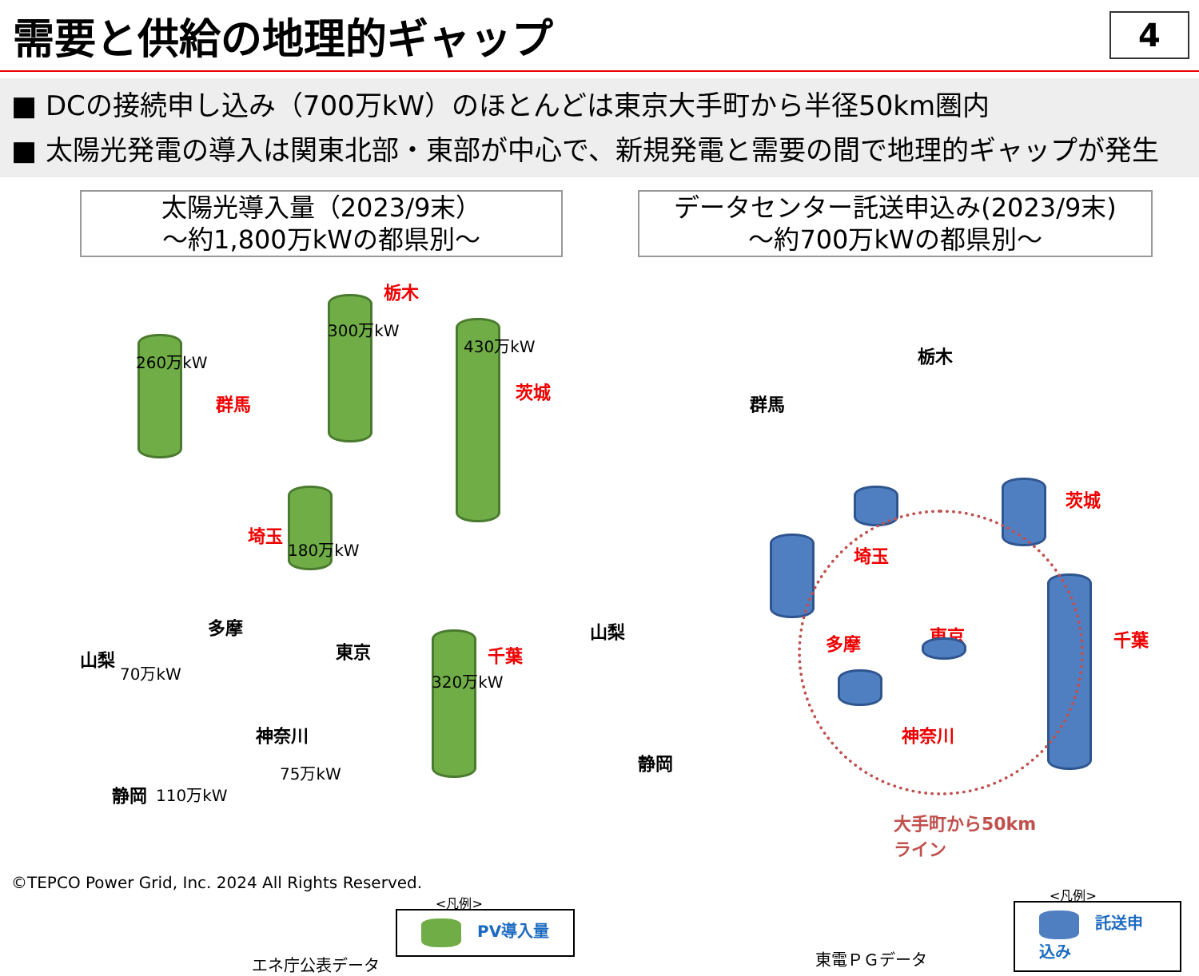需要と供給の地理的ギャップ
4
■ DCの接続申し込み（700万kW）のほとんどは東京大手町から半径50km圏内
■ 太陽光発電の導入は関東北部・東部が中心で、新規発電と需要の間で地理的ギャップが発生
太陽光導入量（2023/9末）
～約1,800万kWの都県別～
260万kW
群馬
300万kW
栃木
430万kW
茨城
180万kW
埼玉
多摩
東京
山梨
70万kW 320万kW
千葉
神奈川
75万kW
静岡 110万kW
エネ庁公表データ
<凡例>
　PV導入量
データセンター託送申込み(2023/9末)
～約700万kWの都県別～
栃木
群馬
埼玉
茨城
山梨
多摩 東京 千葉
神奈川
静岡
大手町から50km
ライン
東電ＰＧデータ
<凡例>
　託送申込み
©TEPCO Power Grid, Inc. 2024 All Rights Reserved.